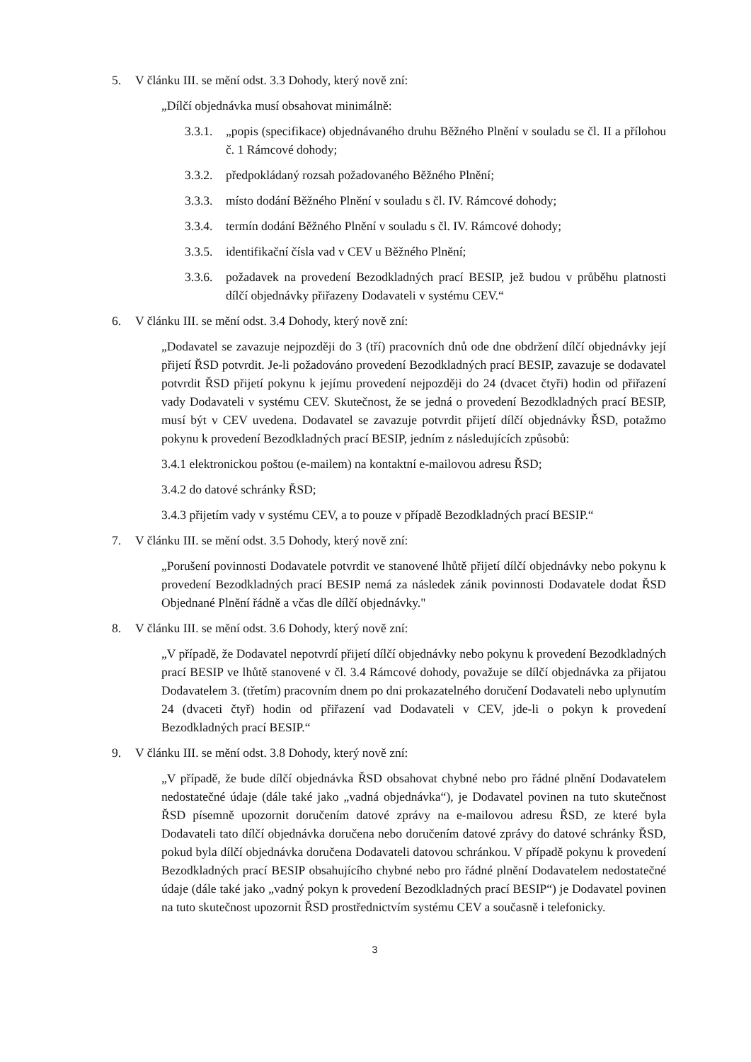5. V článku III. se mění odst. 3.3 Dohody, který nově zní:
„Dílčí objednávka musí obsahovat minimálně:
3.3.1.
„popis (specifikace) objednávaného druhu Běžného Plnění v souladu se čl. II a přílohou č. 1 Rámcové dohody;
3.3.2.
předpokládaný rozsah požadovaného Běžného Plnění;
3.3.3.
místo dodání Běžného Plnění v souladu s čl. IV. Rámcové dohody;
3.3.4.
termín dodání Běžného Plnění v souladu s čl. IV. Rámcové dohody;
3.3.5.
identifikační čísla vad v CEV u Běžného Plnění;
3.3.6.
požadavek na provedení Bezodkladných prací BESIP, jež budou v průběhu platnosti dílčí objednávky přiřazeny Dodavateli v systému CEV.“
6. V článku III. se mění odst. 3.4 Dohody, který nově zní:
„Dodavatel se zavazuje nejpozději do 3 (tří) pracovních dnů ode dne obdržení dílčí objednávky její přijetí ŘSD potvrdit. Je-li požadováno provedení Bezodkladných prací BESIP, zavazuje se dodavatel potvrdit ŘSD přijetí pokynu k jejímu provedení nejpozději do 24 (dvacet čtyři) hodin od přiřazení vady Dodavateli v systému CEV. Skutečnost, že se jedná o provedení Bezodkladných prací BESIP, musí být v CEV uvedena. Dodavatel se zavazuje potvrdit přijetí dílčí objednávky ŘSD, potažmo pokynu k provedení Bezodkladných prací BESIP, jedním z následujících způsobů:
3.4.1 elektronickou poštou (e-mailem) na kontaktní e-mailovou adresu ŘSD;
3.4.2 do datové schránky ŘSD;
3.4.3 přijetím vady v systému CEV, a to pouze v případě Bezodkladných prací BESIP.“
7. V článku III. se mění odst. 3.5 Dohody, který nově zní:
„Porušení povinnosti Dodavatele potvrdit ve stanovené lhůtě přijetí dílčí objednávky nebo pokynu k provedení Bezodkladných prací BESIP nemá za následek zánik povinnosti Dodavatele dodat ŘSD Objednané Plnění řádně a včas dle dílčí objednávky."
8. V článku III. se mění odst. 3.6 Dohody, který nově zní:
„V případě, že Dodavatel nepotvrdí přijetí dílčí objednávky nebo pokynu k provedení Bezodkladných prací BESIP ve lhůtě stanovené v čl. 3.4 Rámcové dohody, považuje se dílčí objednávka za přijatou Dodavatelem 3. (třetím) pracovním dnem po dni prokazatelného doručení Dodavateli nebo uplynutím 24 (dvaceti čtyř) hodin od přiřazení vad Dodavateli v CEV, jde-li o pokyn k provedení Bezodkladných prací BESIP.“
9. V článku III. se mění odst. 3.8 Dohody, který nově zní:
„V případě, že bude dílčí objednávka ŘSD obsahovat chybné nebo pro řádné plnění Dodavatelem nedostatečné údaje (dále také jako „vadná objednávka“), je Dodavatel povinen na tuto skutečnost ŘSD písemně upozornit doručením datové zprávy na e-mailovou adresu ŘSD, ze které byla Dodavateli tato dílčí objednávka doručena nebo doručením datové zprávy do datové schránky ŘSD, pokud byla dílčí objednávka doručena Dodavateli datovou schránkou. V případě pokynu k provedení Bezodkladných prací BESIP obsahujícího chybné nebo pro řádné plnění Dodavatelem nedostatečné údaje (dále také jako „vadný pokyn k provedení Bezodkladných prací BESIP“) je Dodavatel povinen na tuto skutečnost upozornit ŘSD prostřednictvím systému CEV a současně i telefonicky.
3